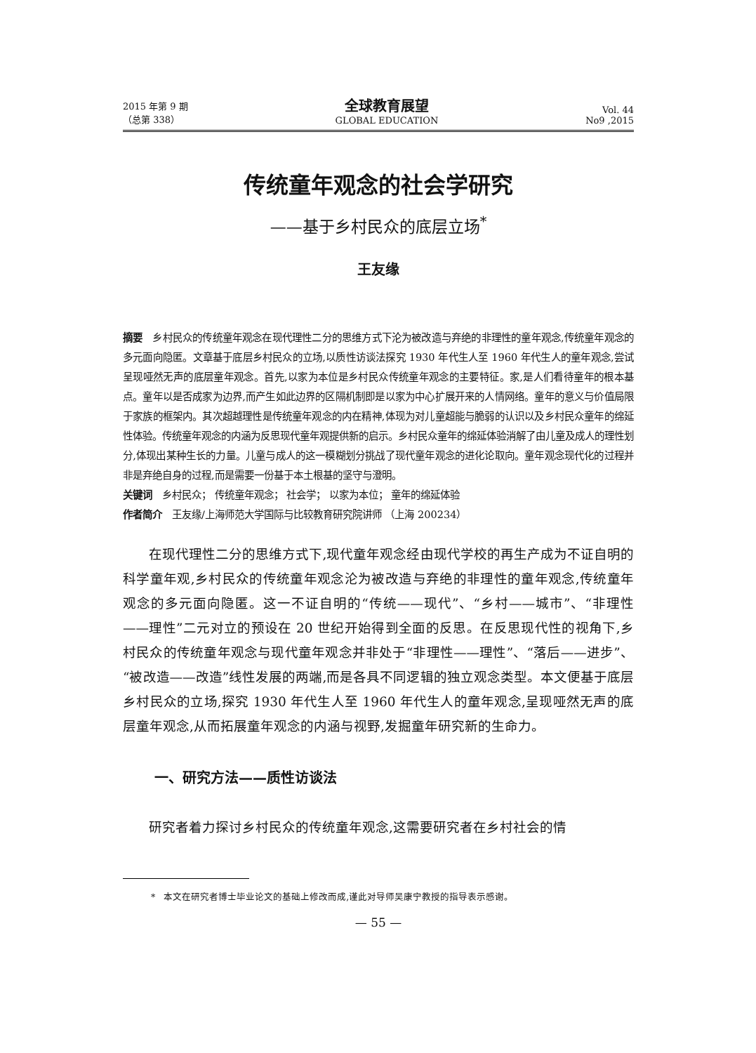2015 年第 9 期
（总第 338）
全球教育展望
GLOBAL EDUCATION
Vol. 44
No9 ,2015
传统童年观念的社会学研究
——基于乡村民众的底层立场<sup>*</sup>
王友缘
摘要 乡村民众的传统童年观念在现代理性二分的思维方式下沦为被改造与弃绝的非理性的童年观念,传统童年观念的多元面向隐匿。文章基于底层乡村民众的立场,以质性访谈法探究 1930 年代生人至 1960 年代生人的童年观念,尝试呈现哑然无声的底层童年观念。首先,以家为本位是乡村民众传统童年观念的主要特征。家,是人们看待童年的根本基点。童年以是否成家为边界,而产生如此边界的区隔机制即是以家为中心扩展开来的人情网络。童年的意义与价值局限于家族的框架内。其次超越理性是传统童年观念的内在精神,体现为对儿童超能与脆弱的认识以及乡村民众童年的绵延性体验。传统童年观念的内涵为反思现代童年观提供新的启示。乡村民众童年的绵延体验消解了由儿童及成人的理性划分,体现出某种生长的力量。儿童与成人的这一模糊划分挑战了现代童年观念的进化论取向。童年观念现代化的过程并非是弃绝自身的过程,而是需要一份基于本土根基的坚守与澄明。
关键词 乡村民众； 传统童年观念； 社会学； 以家为本位； 童年的绵延体验
作者简介 王友缘/上海师范大学国际与比较教育研究院讲师 （上海 200234）
在现代理性二分的思维方式下,现代童年观念经由现代学校的再生产成为不证自明的科学童年观,乡村民众的传统童年观念沦为被改造与弃绝的非理性的童年观念,传统童年观念的多元面向隐匿。这一不证自明的“传统——现代”、“乡村——城市”、“非理性——理性”二元对立的预设在 20 世纪开始得到全面的反思。在反思现代性的视角下,乡村民众的传统童年观念与现代童年观念并非处于“非理性——理性”、“落后——进步”、“被改造——改造”线性发展的两端,而是各具不同逻辑的独立观念类型。本文便基于底层乡村民众的立场,探究 1930 年代生人至 1960 年代生人的童年观念,呈现哑然无声的底层童年观念,从而拓展童年观念的内涵与视野,发掘童年研究新的生命力。
一、研究方法——质性访谈法
研究者着力探讨乡村民众的传统童年观念,这需要研究者在乡村社会的情
* 本文在研究者博士毕业论文的基础上修改而成,谨此对导师吴康宁教授的指导表示感谢。
— 55 —